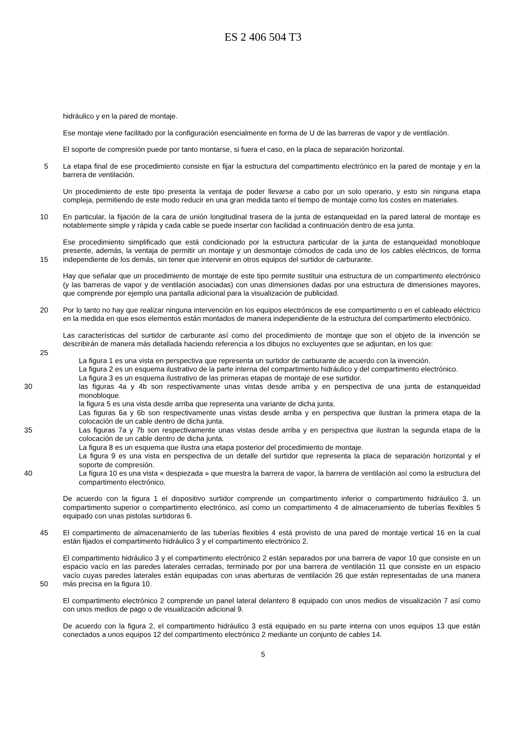ES 2 406 504 T3
hidráulico y en la pared de montaje.
Ese montaje viene facilitado por la configuración esencialmente en forma de U de las barreras de vapor y de ventilación.
El soporte de compresión puede por tanto montarse, si fuera el caso, en la placa de separación horizontal.
5 La etapa final de ese procedimiento consiste en fijar la estructura del compartimento electrónico en la pared de montaje y en la barrera de ventilación.
Un procedimiento de este tipo presenta la ventaja de poder llevarse a cabo por un solo operario, y esto sin ninguna etapa compleja, permitiendo de este modo reducir en una gran medida tanto el tiempo de montaje como los costes en materiales.
10 En particular, la fijación de la cara de unión longitudinal trasera de la junta de estanqueidad en la pared lateral de montaje es notablemente simple y rápida y cada cable se puede insertar con facilidad a continuación dentro de esa junta.
Ese procedimiento simplificado que está condicionado por la estructura particular de la junta de estanqueidad monobloque presente, además, la ventaja de permitir un montaje y un desmontaje cómodos de cada uno de los
15
cables eléctricos, de forma independiente de los demás, sin tener que intervenir en otros equipos del surtidor de carburante.
Hay que señalar que un procedimiento de montaje de este tipo permite sustituir una estructura de un compartimento electrónico (y las barreras de vapor y de ventilación asociadas) con unas dimensiones dadas por una estructura de dimensiones mayores, que comprende por ejemplo una pantalla adicional para la visualización de publicidad.
20 Por lo tanto no hay que realizar ninguna intervención en los equipos electrónicos de ese compartimento o en el cableado eléctrico en la medida en que esos elementos están montados de manera independiente de la estructura del compartimento electrónico.
Las características del surtidor de carburante así como del procedimiento de montaje que son el objeto de la invención se describirán de manera más detallada haciendo referencia a los dibujos no excluyentes que se adjuntan,
25
en los que:
La figura 1 es una vista en perspectiva que representa un surtidor de carburante de acuerdo con la invención.
La figura 2 es un esquema ilustrativo de la parte interna del compartimento hidráulico y del compartimento electrónico.
La figura 3 es un esquema ilustrativo de las primeras etapas de montaje de ese surtidor.
30 las figuras 4a y 4b son respectivamente unas vistas desde arriba y en perspectiva de una junta de estanqueidad monobloque.
la figura 5 es una vista desde arriba que representa una variante de dicha junta.
Las figuras 6a y 6b son respectivamente unas vistas desde arriba y en perspectiva que ilustran la primera etapa de la colocación de un cable dentro de dicha junta.
35 Las figuras 7a y 7b son respectivamente unas vistas desde arriba y en perspectiva que ilustran la segunda etapa de la colocación de un cable dentro de dicha junta.
La figura 8 es un esquema que ilustra una etapa posterior del procedimiento de montaje.
La figura 9 es una vista en perspectiva de un detalle del surtidor que representa la placa de separación horizontal y el soporte de compresión.
40 La figura 10 es una vista « despiezada » que muestra la barrera de vapor, la barrera de ventilación así como la estructura del compartimento electrónico.
De acuerdo con la figura 1 el dispositivo surtidor comprende un compartimento inferior o compartimento hidráulico 3, un compartimento superior o compartimento electrónico, así como un compartimento 4 de almacenamiento de tuberías flexibles 5 equipado con unas pistolas surtidoras 6.
45 El compartimento de almacenamiento de las tuberías flexibles 4 está provisto de una pared de montaje vertical 16 en la cual están fijados el compartimento hidráulico 3 y el compartimento electrónico 2.
El compartimento hidráulico 3 y el compartimento electrónico 2 están separados por una barrera de vapor 10 que consiste en un espacio vacío en las paredes laterales cerradas, terminado por por una barrera de ventilación 11 que consiste en un espacio vacío cuyas paredes laterales están equipadas con unas aberturas de ventilación 26 que
50
están representadas de una manera más precisa en la figura 10.
El compartimento electrónico 2 comprende un panel lateral delantero 8 equipado con unos medios de visualización 7 así como con unos medios de pago o de visualización adicional 9.
De acuerdo con la figura 2, el compartimento hidráulico 3 está equipado en su parte interna con unos equipos 13 que están conectados a unos equipos 12 del compartimento electrónico 2 mediante un conjunto de cables 14.
5